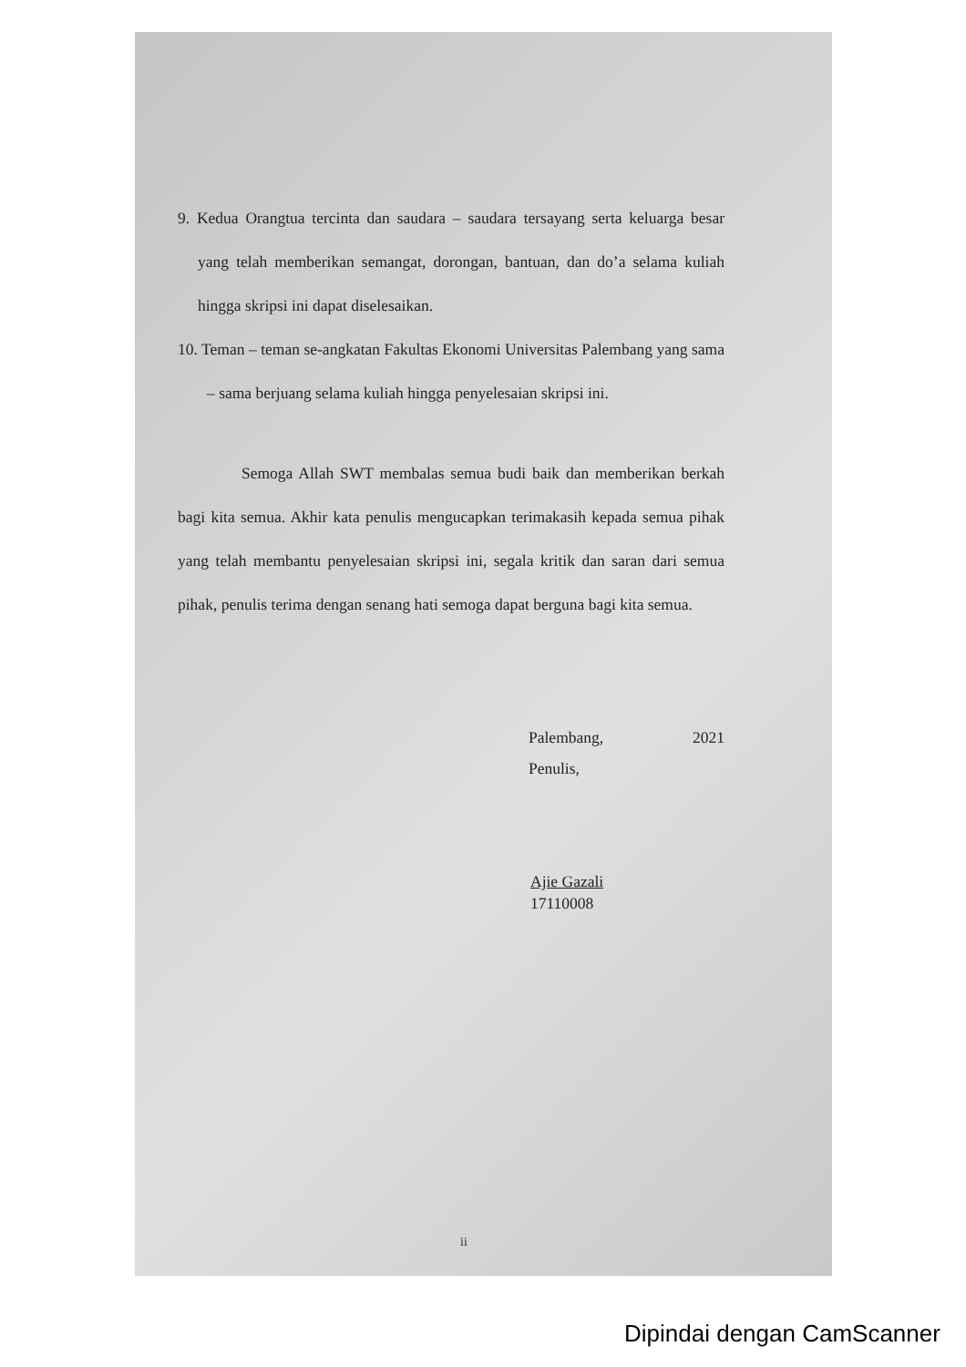9. Kedua Orangtua tercinta dan saudara – saudara tersayang serta keluarga besar yang telah memberikan semangat, dorongan, bantuan, dan do’a selama kuliah hingga skripsi ini dapat diselesaikan.
10. Teman – teman se-angkatan Fakultas Ekonomi Universitas Palembang yang sama – sama berjuang selama kuliah hingga penyelesaian skripsi ini.
Semoga Allah SWT membalas semua budi baik dan memberikan berkah bagi kita semua. Akhir kata penulis mengucapkan terimakasih kepada semua pihak yang telah membantu penyelesaian skripsi ini, segala kritik dan saran dari semua pihak, penulis terima dengan senang hati semoga dapat berguna bagi kita semua.
Palembang, 2021
Penulis,
Ajie Gazali
17110008
ii
Dipindai dengan CamScanner